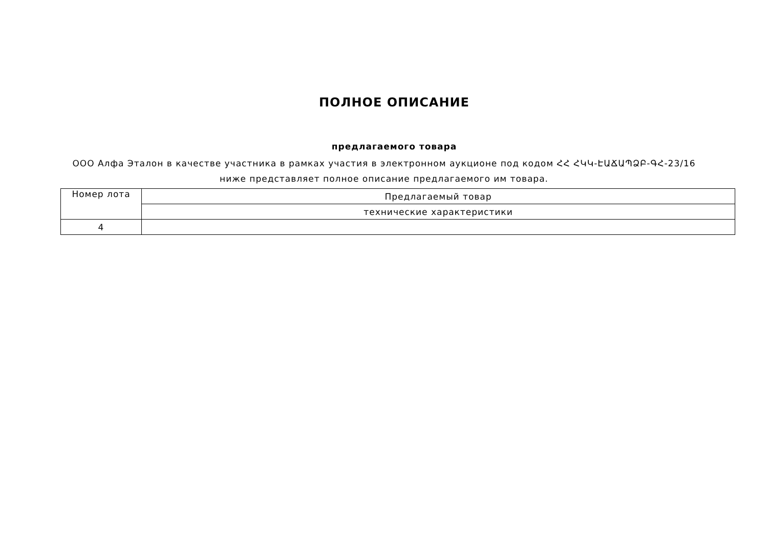ПОЛНОЕ ОПИСАНИЕ
предлагаемого товара
ООО Алфа Эталон в качестве участника в рамках участия в электронном аукционе под кодом ՀՀ ՀԿԿ-ԷԱՃԱՊՁԲ-ԳՀ-23/16 ниже представляет полное описание предлагаемого им товара.
| Номер лота | Предлагаемый товар |
| | технические характеристики |
| 4 | |